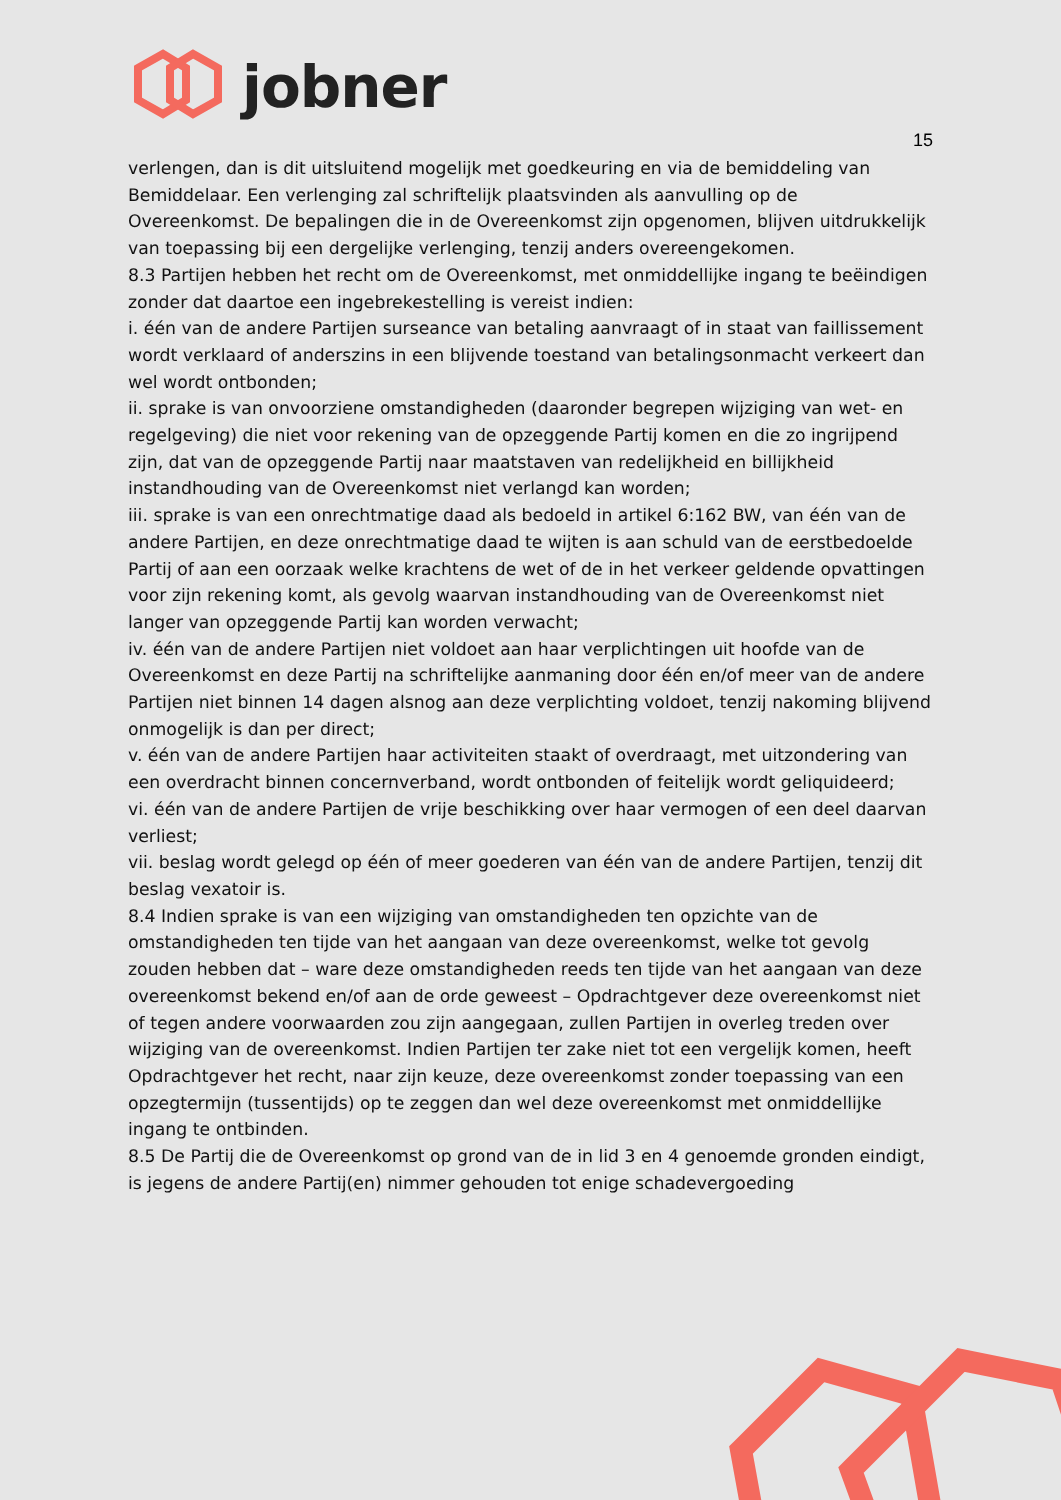jobner
15
verlengen, dan is dit uitsluitend mogelijk met goedkeuring en via de bemiddeling van Bemiddelaar. Een verlenging zal schriftelijk plaatsvinden als aanvulling op de Overeenkomst. De bepalingen die in de Overeenkomst zijn opgenomen, blijven uitdrukkelijk van toepassing bij een dergelijke verlenging, tenzij anders overeengekomen.
8.3 Partijen hebben het recht om de Overeenkomst, met onmiddellijke ingang te beëindigen zonder dat daartoe een ingebrekestelling is vereist indien:
i. één van de andere Partijen surseance van betaling aanvraagt of in staat van faillissement wordt verklaard of anderszins in een blijvende toestand van betalingsonmacht verkeert dan wel wordt ontbonden;
ii. sprake is van onvoorziene omstandigheden (daaronder begrepen wijziging van wet- en regelgeving) die niet voor rekening van de opzeggende Partij komen en die zo ingrijpend zijn, dat van de opzeggende Partij naar maatstaven van redelijkheid en billijkheid instandhouding van de Overeenkomst niet verlangd kan worden;
iii. sprake is van een onrechtmatige daad als bedoeld in artikel 6:162 BW, van één van de andere Partijen, en deze onrechtmatige daad te wijten is aan schuld van de eerstbedoelde Partij of aan een oorzaak welke krachtens de wet of de in het verkeer geldende opvattingen voor zijn rekening komt, als gevolg waarvan instandhouding van de Overeenkomst niet langer van opzeggende Partij kan worden verwacht;
iv. één van de andere Partijen niet voldoet aan haar verplichtingen uit hoofde van de Overeenkomst en deze Partij na schriftelijke aanmaning door één en/of meer van de andere Partijen niet binnen 14 dagen alsnog aan deze verplichting voldoet, tenzij nakoming blijvend onmogelijk is dan per direct;
v. één van de andere Partijen haar activiteiten staakt of overdraagt, met uitzondering van een overdracht binnen concernverband, wordt ontbonden of feitelijk wordt geliquideerd;
vi. één van de andere Partijen de vrije beschikking over haar vermogen of een deel daarvan verliest;
vii. beslag wordt gelegd op één of meer goederen van één van de andere Partijen, tenzij dit beslag vexatoir is.
8.4 Indien sprake is van een wijziging van omstandigheden ten opzichte van de omstandigheden ten tijde van het aangaan van deze overeenkomst, welke tot gevolg zouden hebben dat – ware deze omstandigheden reeds ten tijde van het aangaan van deze overeenkomst bekend en/of aan de orde geweest – Opdrachtgever deze overeenkomst niet of tegen andere voorwaarden zou zijn aangegaan, zullen Partijen in overleg treden over wijziging van de overeenkomst. Indien Partijen ter zake niet tot een vergelijk komen, heeft Opdrachtgever het recht, naar zijn keuze, deze overeenkomst zonder toepassing van een opzegtermijn (tussentijds) op te zeggen dan wel deze overeenkomst met onmiddellijke ingang te ontbinden.
8.5 De Partij die de Overeenkomst op grond van de in lid 3 en 4 genoemde gronden eindigt, is jegens de andere Partij(en) nimmer gehouden tot enige schadevergoeding